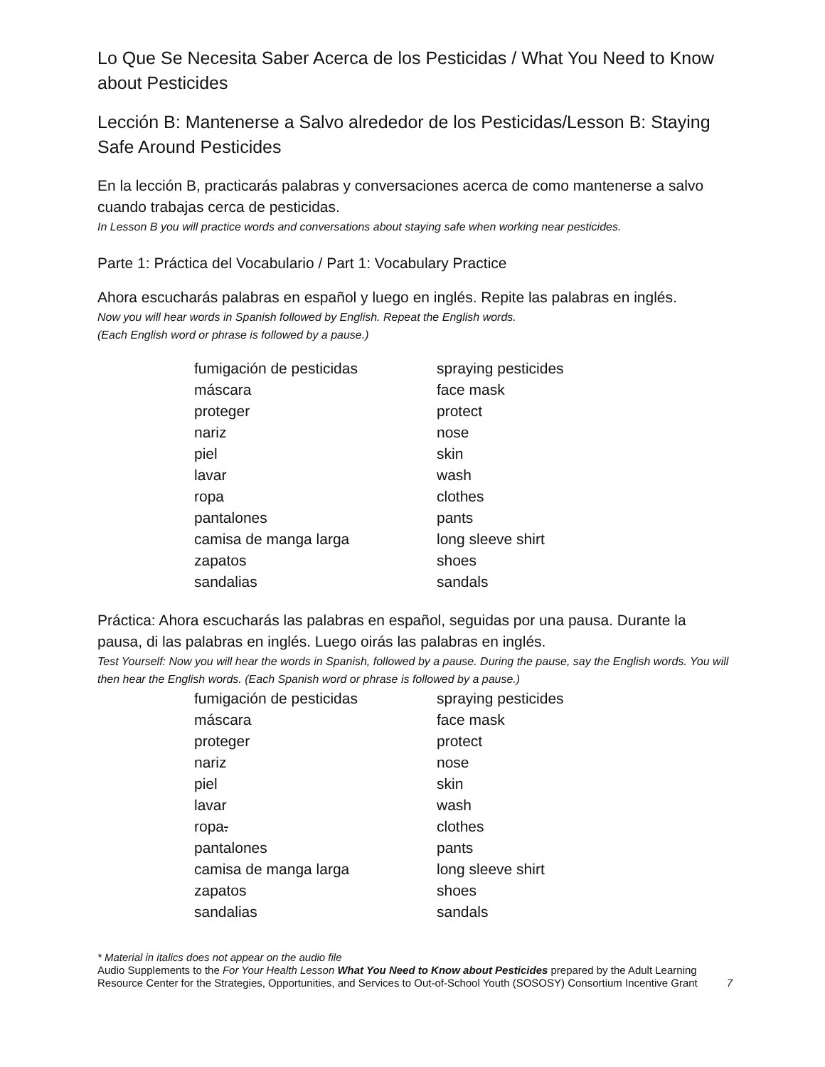Lo Que Se Necesita Saber Acerca de los Pesticidas / What You Need to Know about Pesticides
Lección B: Mantenerse a Salvo alrededor de los Pesticidas/Lesson B: Staying Safe Around Pesticides
En la lección B, practicarás palabras y conversaciones acerca de como mantenerse a salvo cuando trabajas cerca de pesticidas.
In Lesson B you will practice words and conversations about staying safe when working near pesticides.
Parte 1: Práctica del Vocabulario / Part 1: Vocabulary Practice
Ahora escucharás palabras en español y luego en inglés. Repite las palabras en inglés.
Now you will hear words in Spanish followed by English. Repeat the English words.
(Each English word or phrase is followed by a pause.)
| fumigación de pesticidas | spraying pesticides |
| máscara | face mask |
| proteger | protect |
| nariz | nose |
| piel | skin |
| lavar | wash |
| ropa | clothes |
| pantalones | pants |
| camisa de manga larga | long sleeve shirt |
| zapatos | shoes |
| sandalias | sandals |
Práctica: Ahora escucharás las palabras en español, seguidas por una pausa. Durante la pausa, di las palabras en inglés. Luego oirás las palabras en inglés.
Test Yourself: Now you will hear the words in Spanish, followed by a pause. During the pause, say the English words. You will then hear the English words. (Each Spanish word or phrase is followed by a pause.)
| fumigación de pesticidas | spraying pesticides |
| máscara | face mask |
| proteger | protect |
| nariz | nose |
| piel | skin |
| lavar | wash |
| ropa . | clothes |
| pantalones | pants |
| camisa de manga larga | long sleeve shirt |
| zapatos | shoes |
| sandalias | sandals |
* Material in italics does not appear on the audio file
Audio Supplements to the For Your Health Lesson What You Need to Know about Pesticides prepared by the Adult Learning Resource Center for the Strategies, Opportunities, and Services to Out-of-School Youth (SOSOSY) Consortium Incentive Grant 7